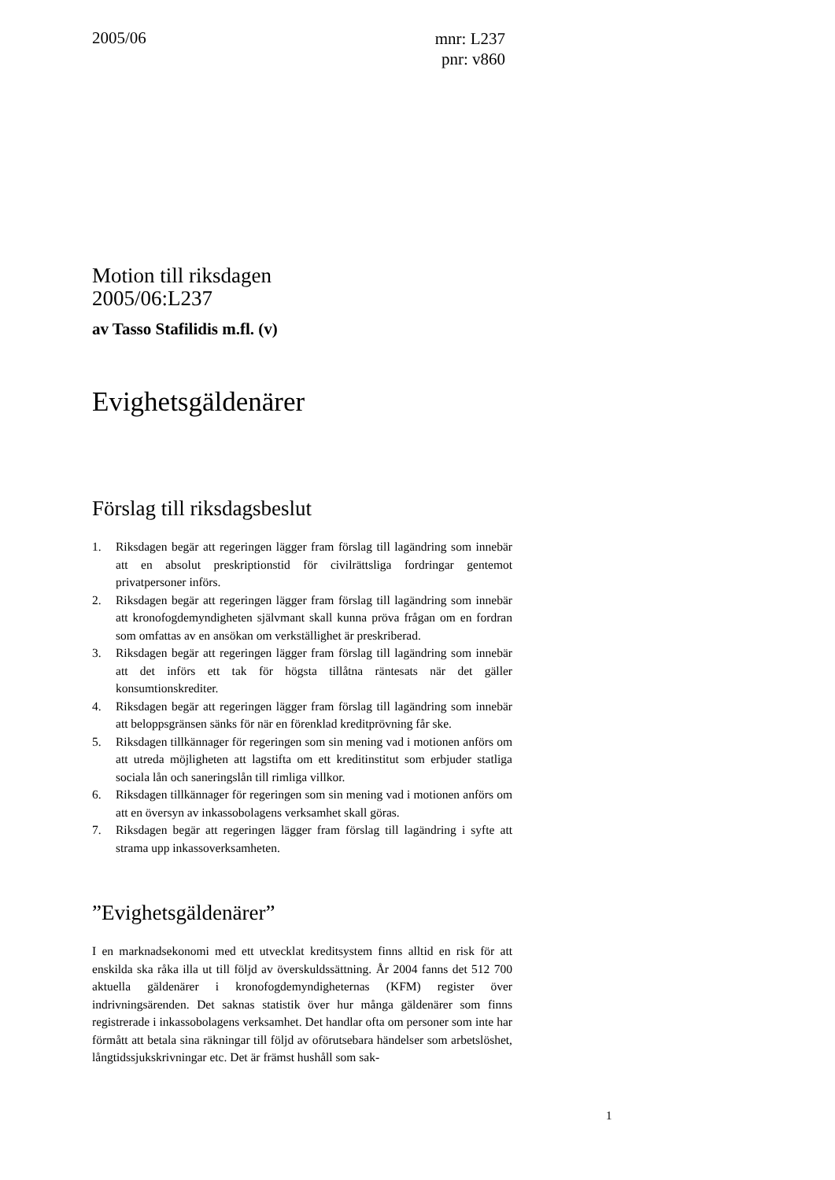2005/06
mnr: L237
pnr: v860
Motion till riksdagen
2005/06:L237
av Tasso Stafilidis m.fl. (v)
Evighetsgäldenärer
Förslag till riksdagsbeslut
1. Riksdagen begär att regeringen lägger fram förslag till lagändring som innebär att en absolut preskriptionstid för civilrättsliga fordringar gentemot privatpersoner införs.
2. Riksdagen begär att regeringen lägger fram förslag till lagändring som innebär att kronofogdemyndigheten självmant skall kunna pröva frågan om en fordran som omfattas av en ansökan om verkställighet är preskriberad.
3. Riksdagen begär att regeringen lägger fram förslag till lagändring som innebär att det införs ett tak för högsta tillåtna räntesats när det gäller konsumtionskrediter.
4. Riksdagen begär att regeringen lägger fram förslag till lagändring som innebär att beloppsgränsen sänks för när en förenklad kreditprövning får ske.
5. Riksdagen tillkännager för regeringen som sin mening vad i motionen anförs om att utreda möjligheten att lagstifta om ett kreditinstitut som erbjuder statliga sociala lån och saneringslån till rimliga villkor.
6. Riksdagen tillkännager för regeringen som sin mening vad i motionen anförs om att en översyn av inkassobolagens verksamhet skall göras.
7. Riksdagen begär att regeringen lägger fram förslag till lagändring i syfte att strama upp inkassoverksamheten.
”Evighetsgäldenärer”
I en marknadsekonomi med ett utvecklat kreditsystem finns alltid en risk för att enskilda ska råka illa ut till följd av överskuldssättning. År 2004 fanns det 512 700 aktuella gäldenärer i kronofogdemyndigheternas (KFM) register över indrivningsärenden. Det saknas statistik över hur många gäldenärer som finns registrerade i inkassobolagens verksamhet. Det handlar ofta om personer som inte har förmått att betala sina räkningar till följd av oförutsebara händelser som arbetslöshet, långtidssjukskrivningar etc. Det är främst hushåll som sak-
1